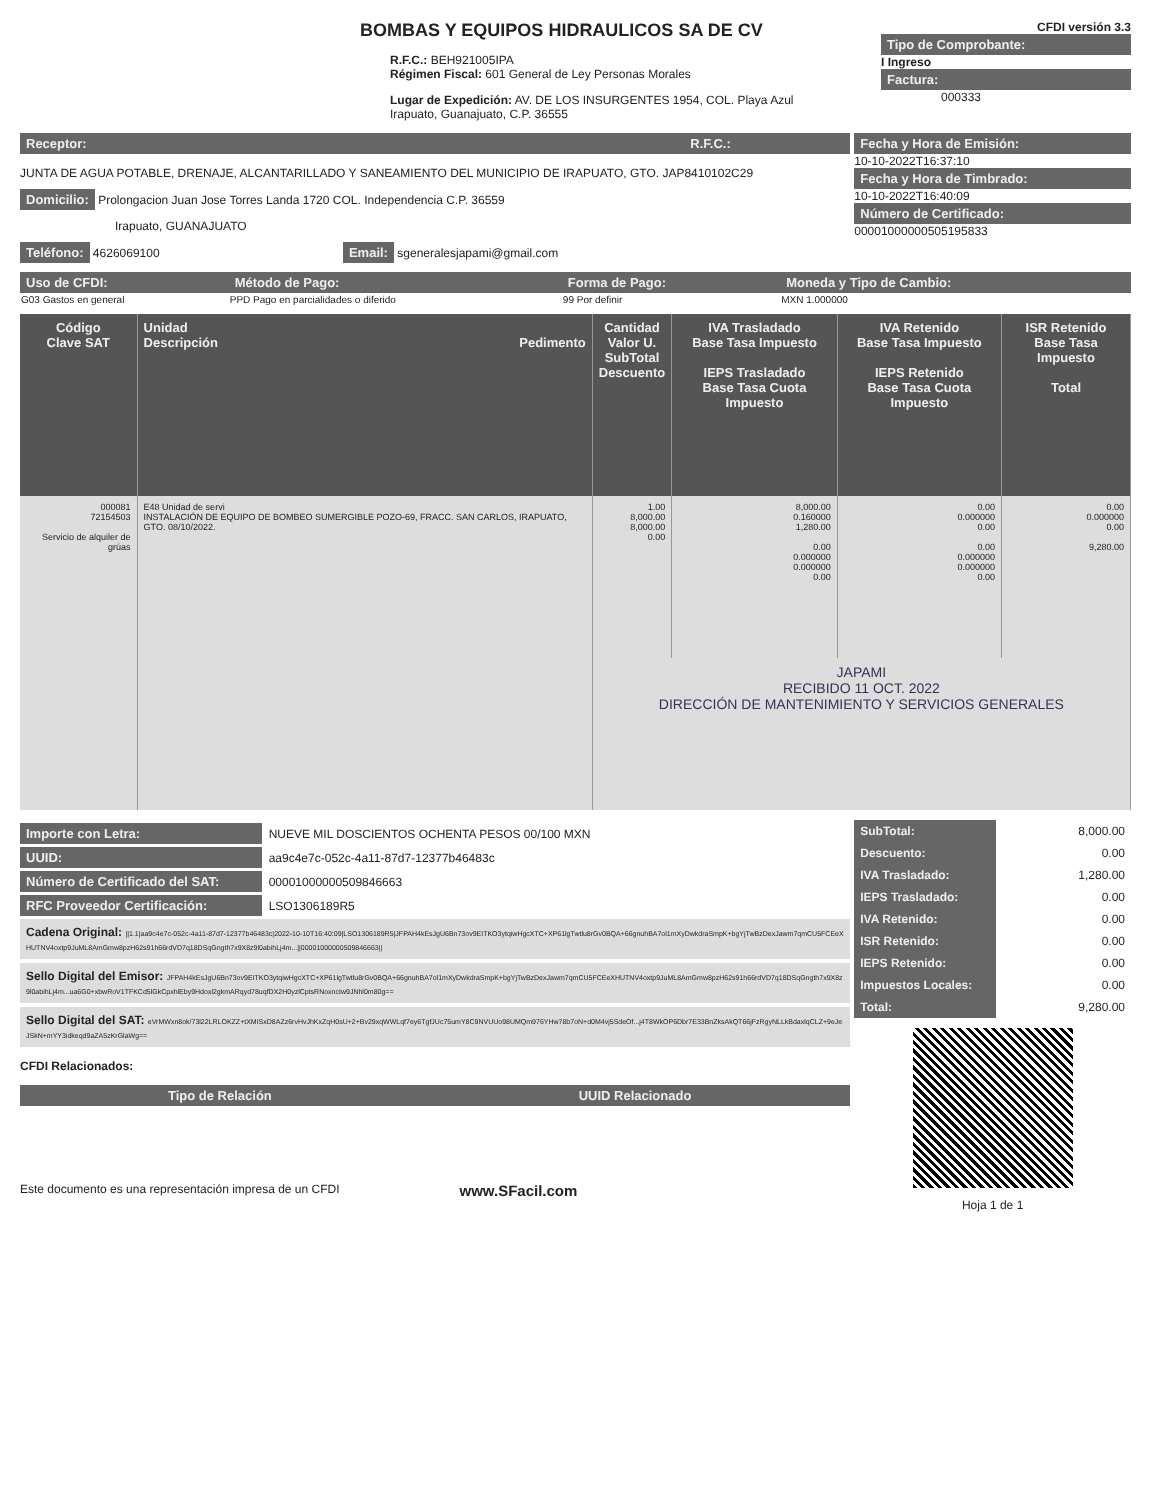BOMBAS Y EQUIPOS HIDRAULICOS SA DE CV
R.F.C.: BEH921005IPA
Régimen Fiscal: 601 General de Ley Personas Morales
Lugar de Expedición: AV. DE LOS INSURGENTES 1954, COL. Playa Azul
Irapuato, Guanajuato, C.P. 36555
CFDI versión 3.3
Tipo de Comprobante:
I Ingreso
Factura:
000333
Receptor: R.F.C.:
JUNTA DE AGUA POTABLE, DRENAJE, ALCANTARILLADO Y SANEAMIENTO DEL MUNICIPIO DE IRAPUATO, GTO. JAP8410102C29
Domicilio: Prolongacion Juan Jose Torres Landa 1720 COL. Independencia C.P. 36559
Irapuato, GUANAJUATO
Teléfono: 4626069100 Email: sgeneralesjapami@gmail.com
Fecha y Hora de Emisión:
10-10-2022T16:37:10
Fecha y Hora de Timbrado:
10-10-2022T16:40:09
Número de Certificado:
00001000000505195833
| Uso de CFDI: | Método de Pago: | Forma de Pago: | Moneda y Tipo de Cambio: |
| --- | --- | --- | --- |
| G03 Gastos en general | PPD Pago en parcialidades o diferido | 99 Por definir | MXN 1.000000 |
| Código Clave SAT | Unidad Descripción Pedimento | Cantidad Valor U. SubTotal Descuento | IVA Trasladado Base Tasa Impuesto IEPS Trasladado Base Tasa Cuota Impuesto | IVA Retenido Base Tasa Impuesto IEPS Retenido Base Tasa Cuota Impuesto | ISR Retenido Base Tasa Impuesto Total |
| --- | --- | --- | --- | --- | --- |
| 000081 72154503 Servicio de alquiler de grúas | E48 Unidad de servi INSTALACIÓN DE EQUIPO DE BOMBEO SUMERGIBLE POZO-69, FRACC. SAN CARLOS, IRAPUATO, GTO. 08/10/2022. | 1.00 8,000.00 8,000.00 0.00 | 8,000.00 0.160000 1,280.00 0.00 0.000000 0.000000 0.00 | 0.00 0.000000 0.00 0.00 0.000000 0.000000 0.00 | 0.00 0.000000 0.00 9,280.00 |
| | | JAPAMI RECIBIDO 11 OCT. 2022 DIRECCIÓN DE MANTENIMIENTO Y SERVICIOS GENERALES | | | |
Importe con Letra: NUEVE MIL DOSCIENTOS OCHENTA PESOS 00/100 MXN
UUID: aa9c4e7c-052c-4a11-87d7-12377b46483c
Número de Certificado del SAT: 00001000000509846663
RFC Proveedor Certificación: LSO1306189R5
Cadena Original: ||1.1|aa9c4e7c-052c-4a11-87d7-12377b46483c|2022-10-10T16:40:09|LSO1306189R5|JFPAH4kEsJgU6Bn73ov9EITKO3ytqiwHgcXTC+XP61lgTwtlu8rGv0BQA+66gnuhBA7ol1mXyDwkdraSmpK+bgYjTwBzDexJawm7qmCU5FCEeXHUTNV4oxtp9JuML8AmGmw8pzH62s91h66rdVD7q18DSqGngth7x9X8z9l0abihLj4m...||00001000000509846663||
Sello Digital del Emisor: JFPAH4kEsJgU6Bn73ov9EITKO3ytqiwHgcXTC+XP61lgTwtlu8rGv0BQA+66gnuhBA7ol1mXyDwkdraSmpK+bgYjTwBzDexJawm7qmCU5FCEeXHUTNV4oxtp9JuML8AmGmw8pzH62s91h66rdVD7q18DSqGngth7x9X8z9l0abihLj4m...ua6G0+xbwRoV1TFKCd5lGkCpxhlEby9Hdoxl2gkmARqyd78uqfDX2H0yzlCptsRNoxncIw9JNhl0m80g==
Sello Digital del SAT: eVrMWxn8ok/73l22LRLOKZZ+tXMISxD8AZz6rvHvJhKxZqH0sU+2+Bv29xqWWLqf7ey6TgfJUc75umY8C9NVUUo98UMQm976YHw78b7oN+d0M4vj5SdeOf...j4T8WkOP6Dbr7E33BnZksAkQT66jFzRgyNLLkBdaxlqCLZ+9eJeJSkN+mYY3idkeqd9aZA5zKrGlaWg==
CFDI Relacionados:
| Tipo de Relación | UUID Relacionado |
| --- | --- |
| SubTotal: | 8,000.00 |
| Descuento: | 0.00 |
| IVA Trasladado: | 1,280.00 |
| IEPS Trasladado: | 0.00 |
| IVA Retenido: | 0.00 |
| ISR Retenido: | 0.00 |
| IEPS Retenido: | 0.00 |
| Impuestos Locales: | 0.00 |
| Total: | 9,280.00 |
Hoja 1 de 1
Este documento es una representación impresa de un CFDI www.SFacil.com